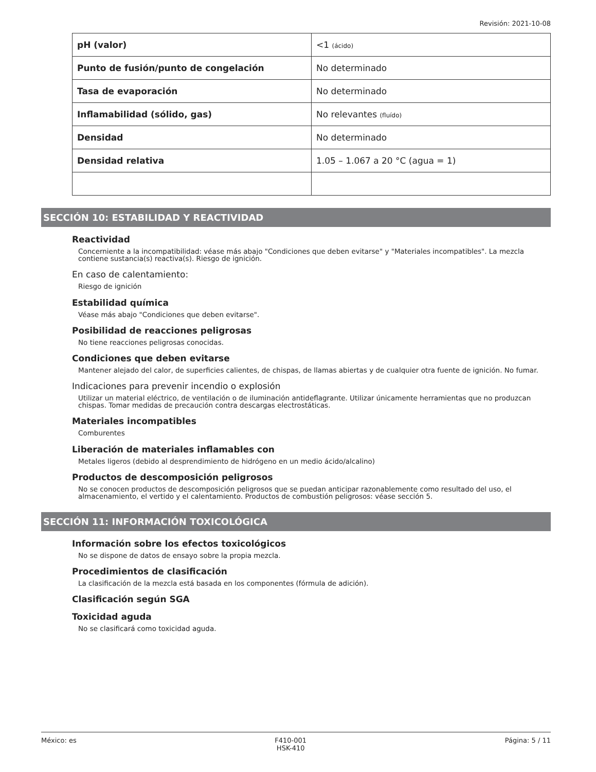Revisión: 2021-10-08
| pH (valor) | <1 (ácido) |
| Punto de fusión/punto de congelación | No determinado |
| Tasa de evaporación | No determinado |
| Inflamabilidad (sólido, gas) | No relevantes (fluído) |
| Densidad | No determinado |
| Densidad relativa | 1.05 – 1.067 a 20 °C (agua = 1) |
SECCIÓN 10: ESTABILIDAD Y REACTIVIDAD
Reactividad
Concerniente a la incompatibilidad: véase más abajo "Condiciones que deben evitarse" y "Materiales incompatibles". La mezcla contiene sustancia(s) reactiva(s). Riesgo de ignición.
En caso de calentamiento:
Riesgo de ignición
Estabilidad química
Véase más abajo "Condiciones que deben evitarse".
Posibilidad de reacciones peligrosas
No tiene reacciones peligrosas conocidas.
Condiciones que deben evitarse
Mantener alejado del calor, de superficies calientes, de chispas, de llamas abiertas y de cualquier otra fuente de ignición. No fumar.
Indicaciones para prevenir incendio o explosión
Utilizar un material eléctrico, de ventilación o de iluminación antideflagrante. Utilizar únicamente herramientas que no produzcan chispas. Tomar medidas de precaución contra descargas electrostáticas.
Materiales incompatibles
Comburentes
Liberación de materiales inflamables con
Metales ligeros (debido al desprendimiento de hidrógeno en un medio ácido/alcalino)
Productos de descomposición peligrosos
No se conocen productos de descomposición peligrosos que se puedan anticipar razonablemente como resultado del uso, el almacenamiento, el vertido y el calentamiento. Productos de combustión peligrosos: véase sección 5.
SECCIÓN 11: INFORMACIÓN TOXICOLÓGICA
Información sobre los efectos toxicológicos
No se dispone de datos de ensayo sobre la propia mezcla.
Procedimientos de clasificación
La clasificación de la mezcla está basada en los componentes (fórmula de adición).
Clasificación según SGA
Toxicidad aguda
No se clasificará como toxicidad aguda.
México: es F410-001
HSK-410
Página: 5 / 11